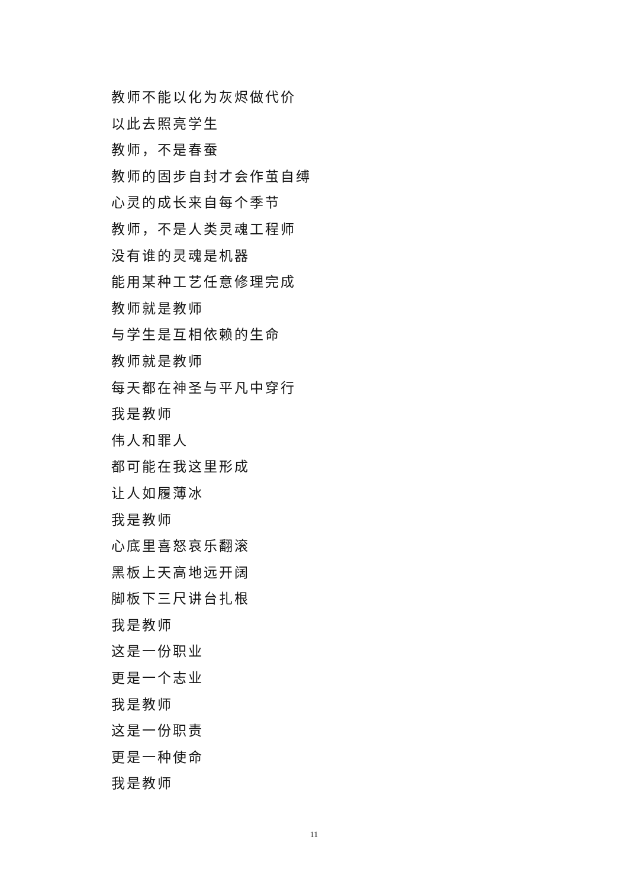教师不能以化为灰烬做代价
以此去照亮学生
教师，不是春蚕
教师的固步自封才会作茧自缚
心灵的成长来自每个季节
教师，不是人类灵魂工程师
没有谁的灵魂是机器
能用某种工艺任意修理完成
教师就是教师
与学生是互相依赖的生命
教师就是教师
每天都在神圣与平凡中穿行
我是教师
伟人和罪人
都可能在我这里形成
让人如履薄冰
我是教师
心底里喜怒哀乐翻滚
黑板上天高地远开阔
脚板下三尺讲台扎根
我是教师
这是一份职业
更是一个志业
我是教师
这是一份职责
更是一种使命
我是教师
11